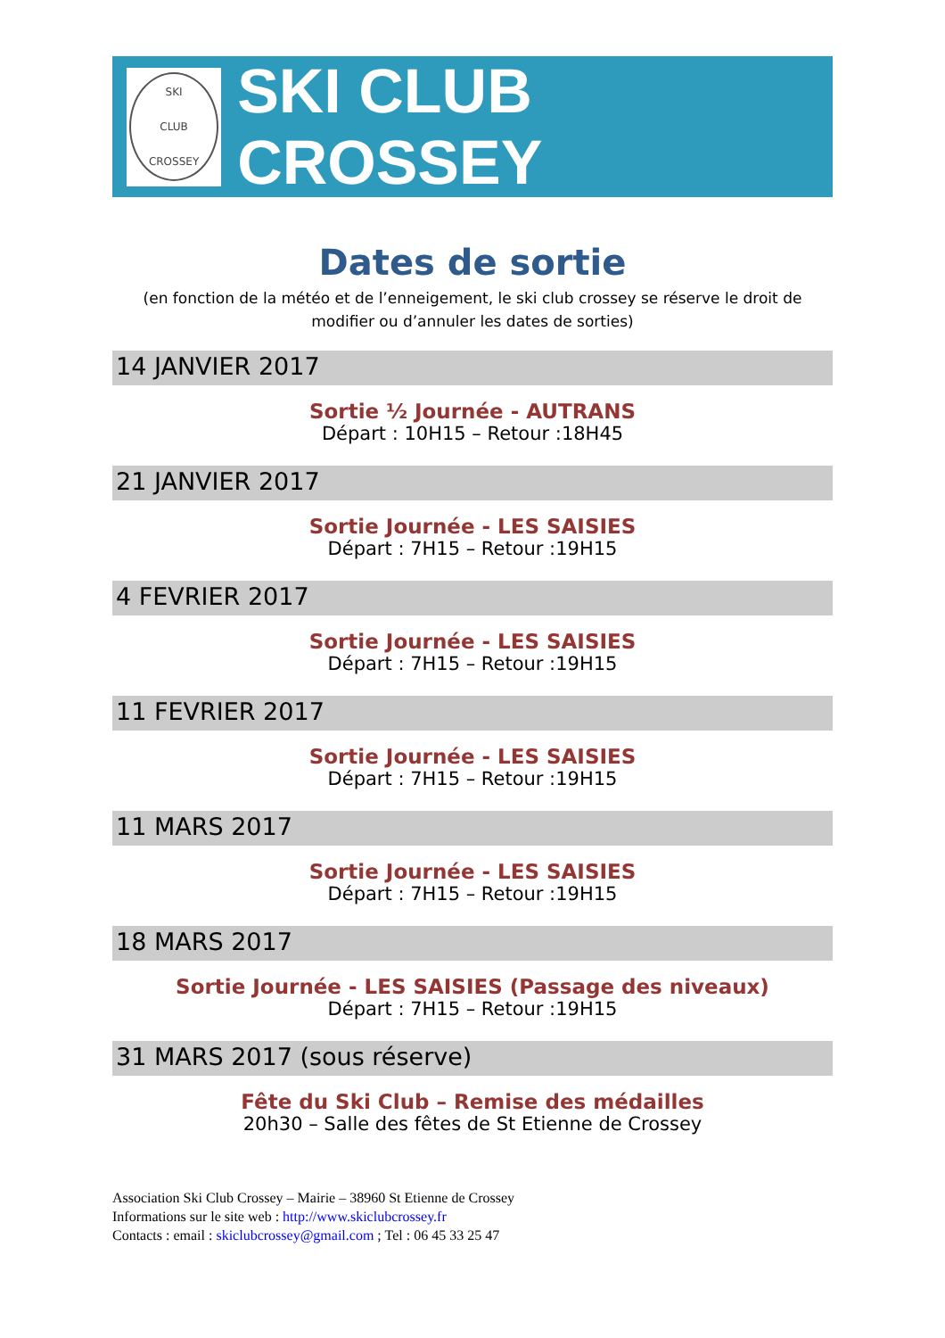SKI
CLUB
CROSSEY
SKI CLUB CROSSEY
Dates de sortie
(en fonction de la météo et de l’enneigement, le ski club crossey se réserve le droit de modifier ou d’annuler les dates de sorties)
14 JANVIER 2017
Sortie ½ Journée - AUTRANS
Départ : 10H15 – Retour :18H45
21 JANVIER 2017
Sortie Journée - LES SAISIES
Départ : 7H15 – Retour :19H15
4 FEVRIER 2017
Sortie Journée - LES SAISIES
Départ : 7H15 – Retour :19H15
11 FEVRIER 2017
Sortie Journée - LES SAISIES
Départ : 7H15 – Retour :19H15
11 MARS 2017
Sortie Journée - LES SAISIES
Départ : 7H15 – Retour :19H15
18 MARS 2017
Sortie Journée - LES SAISIES (Passage des niveaux)
Départ : 7H15 – Retour :19H15
31 MARS 2017 (sous réserve)
Fête du Ski Club – Remise des médailles
20h30 – Salle des fêtes de St Etienne de Crossey
Association Ski Club Crossey – Mairie – 38960 St Etienne de Crossey
Informations sur le site web : http://www.skiclubcrossey.fr
Contacts : email : skiclubcrossey@gmail.com ; Tel : 06 45 33 25 47